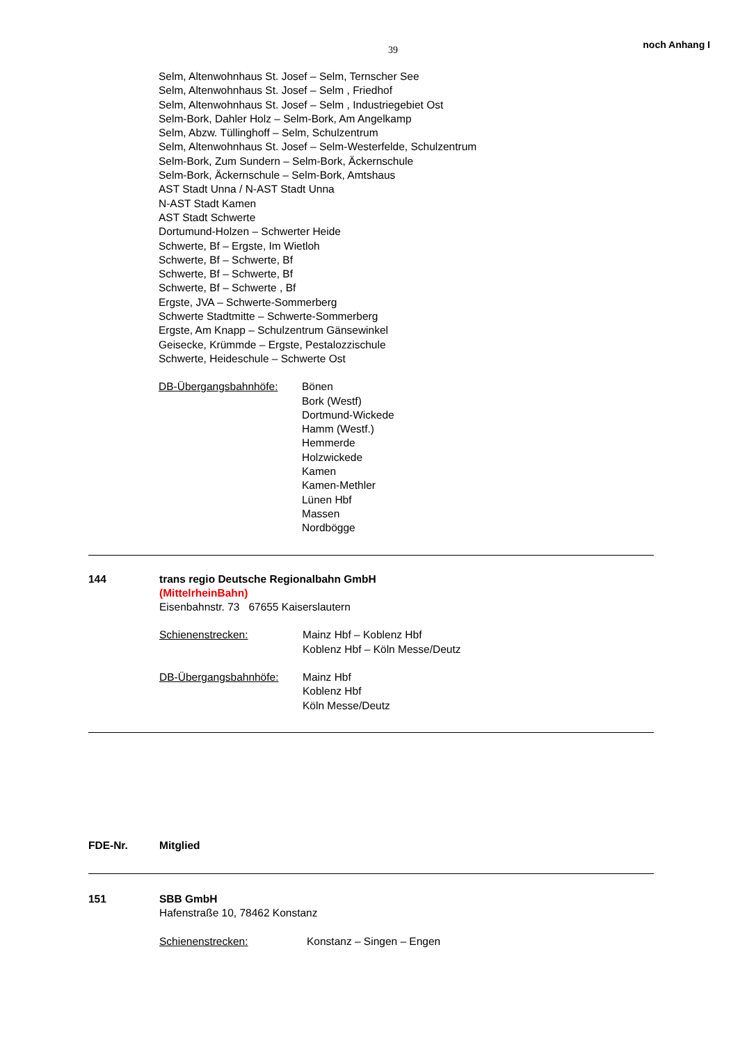39 noch Anhang I
Selm, Altenwohnhaus St. Josef – Selm, Ternscher See
Selm, Altenwohnhaus St. Josef – Selm , Friedhof
Selm, Altenwohnhaus St. Josef – Selm , Industriegebiet Ost
Selm-Bork, Dahler Holz – Selm-Bork, Am Angelkamp
Selm, Abzw. Tüllinghoff – Selm, Schulzentrum
Selm, Altenwohnhaus St. Josef – Selm-Westerfelde, Schulzentrum
Selm-Bork, Zum Sundern – Selm-Bork, Äckernschule
Selm-Bork, Äckernschule – Selm-Bork, Amtshaus
AST Stadt Unna / N-AST Stadt Unna
N-AST Stadt Kamen
AST Stadt Schwerte
Dortumund-Holzen – Schwerter Heide
Schwerte, Bf – Ergste, Im Wietloh
Schwerte, Bf – Schwerte, Bf
Schwerte, Bf – Schwerte, Bf
Schwerte, Bf – Schwerte , Bf
Ergste, JVA – Schwerte-Sommerberg
Schwerte Stadtmitte – Schwerte-Sommerberg
Ergste, Am Knapp – Schulzentrum Gänsewinkel
Geisecke, Krümmde – Ergste, Pestalozzischule
Schwerte, Heideschule – Schwerte Ost
DB-Übergangsbahnhöfe: Bönen
Bork (Westf)
Dortmund-Wickede
Hamm (Westf.)
Hemmerde
Holzwickede
Kamen
Kamen-Methler
Lünen Hbf
Massen
Nordbögge
144 trans regio Deutsche Regionalbahn GmbH
(MittelrheinBahn)
Eisenbahnstr. 73 67655 Kaiserslautern
Schienenstrecken: Mainz Hbf – Koblenz Hbf
Koblenz Hbf – Köln Messe/Deutz
DB-Übergangsbahnhöfe: Mainz Hbf
Koblenz Hbf
Köln Messe/Deutz
FDE-Nr. Mitglied
151 SBB GmbH
Hafenstraße 10, 78462 Konstanz
Schienenstrecken: Konstanz – Singen – Engen